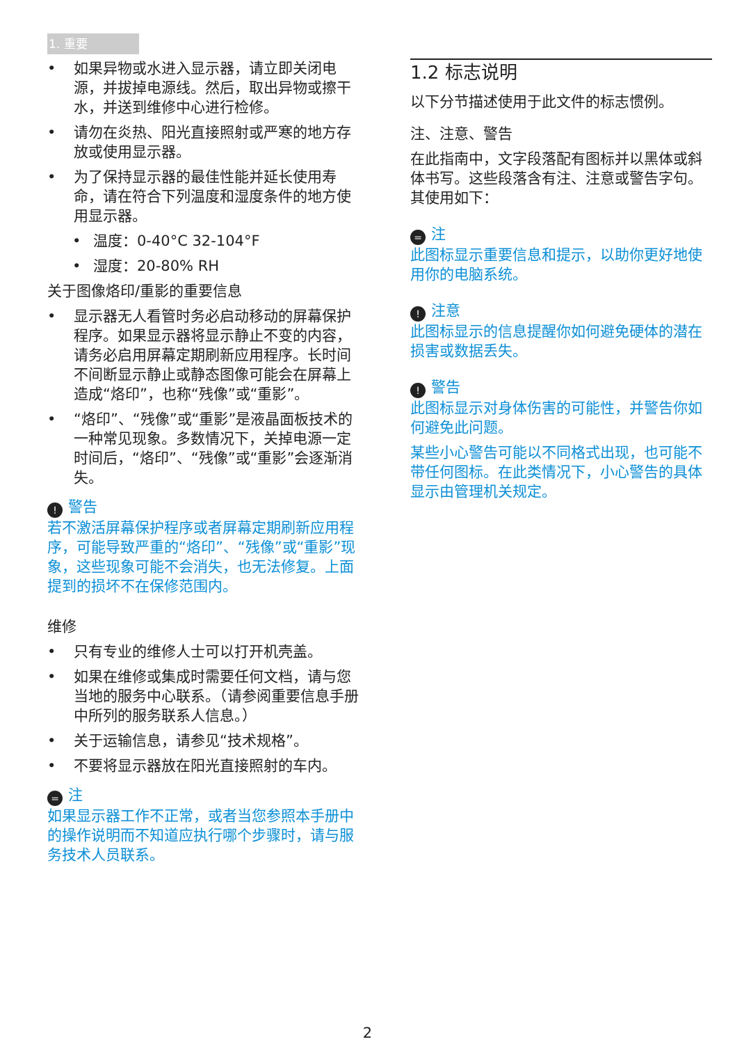1. 重要
• 如果异物或水进入显示器，请立即关闭电源，并拔掉电源线。然后，取出异物或擦干水，并送到维修中心进行检修。
• 请勿在炎热、阳光直接照射或严寒的地方存放或使用显示器。
• 为了保持显示器的最佳性能并延长使用寿命，请在符合下列温度和湿度条件的地方使用显示器。
• 温度：0-40°C 32-104°F
• 湿度：20-80% RH
关于图像烙印/重影的重要信息
• 显示器无人看管时务必启动移动的屏幕保护程序。如果显示器将显示静止不变的内容，请务必启用屏幕定期刷新应用程序。长时间不间断显示静止或静态图像可能会在屏幕上造成“烙印”，也称“残像”或“重影”。
• “烙印”、“残像”或“重影”是液晶面板技术的一种常见现象。多数情况下，关掉电源一定时间后，“烙印”、“残像”或“重影”会逐渐消失。
! 警告
若不激活屏幕保护程序或者屏幕定期刷新应用程序，可能导致严重的“烙印”、“残像”或“重影”现象，这些现象可能不会消失，也无法修复。上面提到的损坏不在保修范围内。
维修
• 只有专业的维修人士可以打开机壳盖。
• 如果在维修或集成时需要任何文档，请与您当地的服务中心联系。（请参阅重要信息手册中所列的服务联系人信息。）
• 关于运输信息，请参见“技术规格”。
• 不要将显示器放在阳光直接照射的车内。
= 注
如果显示器工作不正常，或者当您参照本手册中的操作说明而不知道应执行哪个步骤时，请与服务技术人员联系。
1.2 标志说明
以下分节描述使用于此文件的标志惯例。
注、注意、警告
在此指南中，文字段落配有图标并以黑体或斜体书写。这些段落含有注、注意或警告字句。其使用如下：
= 注
此图标显示重要信息和提示，以助你更好地使用你的电脑系统。
! 注意
此图标显示的信息提醒你如何避免硬体的潜在损害或数据丢失。
! 警告
此图标显示对身体伤害的可能性，并警告你如何避免此问题。
某些小心警告可能以不同格式出现，也可能不带任何图标。在此类情况下，小心警告的具体显示由管理机关规定。
2